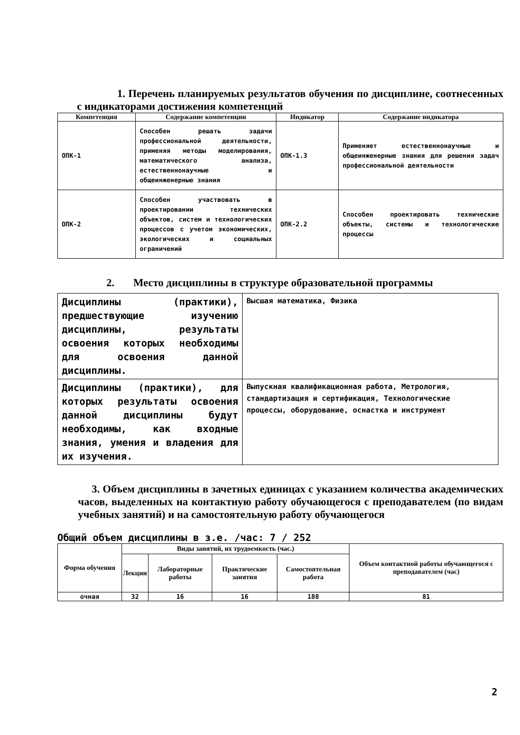1. Перечень планируемых результатов обучения по дисциплине, соотнесенных с индикаторами достижения компетенций
| Компетенция | Содержание компетенции | Индикатор | Содержание индикатора |
| --- | --- | --- | --- |
| ОПК-1 | Способен решать задачи профессиональной деятельности, применяя методы моделирования, математического анализа, естественнонаучные и общеинженерные знания | ОПК-1.3 | Применяет естественнонаучные и общеинженерные знания для решения задач профессиональной деятельности |
| ОПК-2 | Способен участвовать в проектировании технических объектов, систем и технологических процессов с учетом экономических, экологических и социальных ограничений | ОПК-2.2 | Способен проектировать технические объекты, системы и технологические процессы |
2. Место дисциплины в структуре образовательной программы
| Дисциплины (практики), предшествующие изучению дисциплины, результаты освоения которых необходимы для освоения данной дисциплины. | Высшая математика, Физика |
| Дисциплины (практики), для которых результаты освоения данной дисциплины будут необходимы, как входные знания, умения и владения для их изучения. | Выпускная квалификационная работа, Метрология, стандартизация и сертификация, Технологические процессы, оборудование, оснастка и инструмент |
3. Объем дисциплины в зачетных единицах с указанием количества академических часов, выделенных на контактную работу обучающегося с преподавателем (по видам учебных занятий) и на самостоятельную работу обучающегося
Общий объем дисциплины в з.е. /час: 7 / 252
| Форма обучения | Виды занятий, их трудоемкость (час.) | | | | Объем контактной работы обучающегося с преподавателем (час) |
| --- | --- | --- | --- | --- | --- |
| | Лекции | Лабораторные работы | Практические занятия | Самостоятельная работа | |
| очная | 32 | 16 | 16 | 188 | 81 |
2